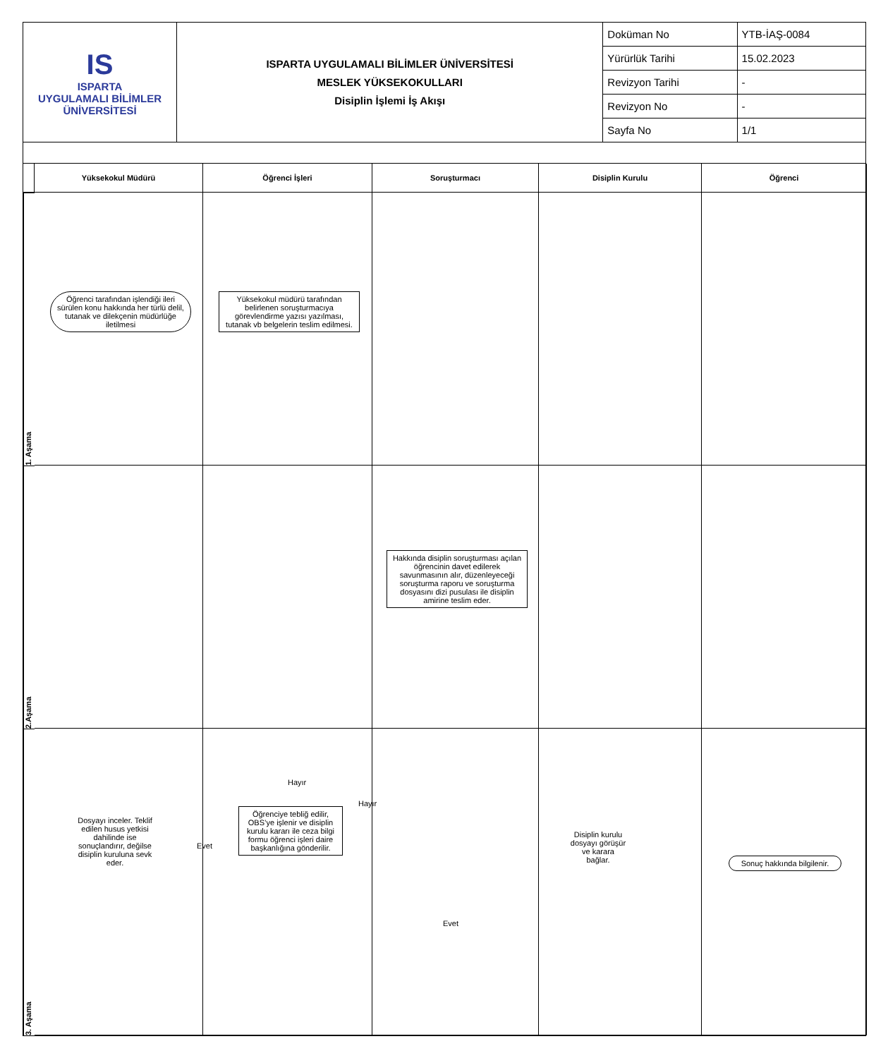| IS ISPARTA UYGULAMALI BİLİMLER ÜNİVERSİTESİ | ISPARTA UYGULAMALI BİLİMLER ÜNİVERSİTESİ MESLEK YÜKSEKOKULLARI Disiplin İşlemi İş Akışı | Doküman No | YTB-İAŞ-0084 |
| | | Yürürlük Tarihi | 15.02.2023 |
| | | Revizyon Tarihi | - |
| | | Revizyon No | - |
| | | Sayfa No | 1/1 |
Yüksekokul Müdürü
Öğrenci İşleri
Soruşturmacı
Disiplin Kurulu
Öğrenci
1. Aşama
Öğrenci tarafından işlendiği ileri sürülen konu hakkında her türlü delil, tutanak ve dilekçenin müdürlüğe iletilmesi
Yüksekokul müdürü tarafından belirlenen soruşturmacıya görevlendirme yazısı yazılması, tutanak vb belgelerin teslim edilmesi.
2.Aşama
Hakkında disiplin soruşturması açılan öğrencinin davet edilerek savunmasının alır, düzenleyeceği soruşturma raporu ve soruşturma dosyasını dizi pusulası ile disiplin amirine teslim eder.
3. Aşama
Dosyayı inceler. Teklif edilen husus yetkisi dahilinde ise sonuçlandırır, değilse disiplin kuruluna sevk eder.
Evet
Öğrenciye tebliğ edilir, OBS’ye işlenir ve disiplin kurulu kararı ile ceza bilgi formu öğrenci işleri daire başkanlığına gönderilir.
Hayır
Hayır
Evet
Disiplin kurulu dosyayı görüşür ve karara bağlar.
Sonuç hakkında bilgilenir.